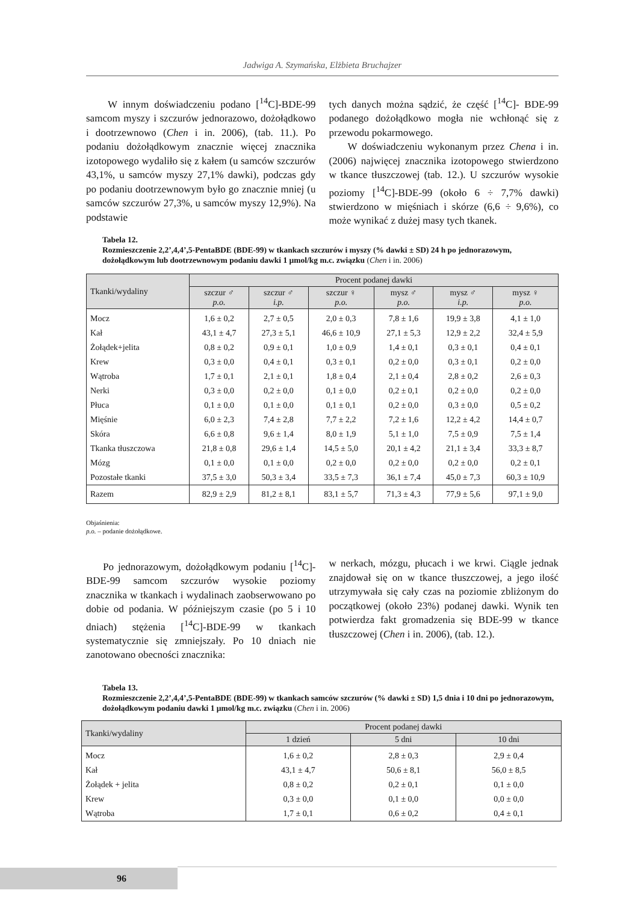Jadwiga A. Szymańska, Elżbieta Bruchajzer
W innym doświadczeniu podano [<sup>14</sup>C]-BDE-99 samcom myszy i szczurów jednorazowo, dożołądkowo i dootrzewnowo (Chen i in. 2006), (tab. 11.). Po podaniu dożołądkowym znacznie więcej znacznika izotopowego wydaliło się z kałem (u samców szczurów 43,1%, u samców myszy 27,1% dawki), podczas gdy po podaniu dootrzewnowym było go znacznie mniej (u samców szczurów 27,3%, u samców myszy 12,9%). Na podstawie
tych danych można sądzić, że część [<sup>14</sup>C]- BDE-99 podanego dożołądkowo mogła nie wchłonąć się z przewodu pokarmowego.
W doświadczeniu wykonanym przez Chena i in. (2006) najwięcej znacznika izotopowego stwierdzono w tkance tłuszczowej (tab. 12.). U szczurów wysokie poziomy [<sup>14</sup>C]-BDE-99 (około 6 ÷ 7,7% dawki) stwierdzono w mięśniach i skórze (6,6 ÷ 9,6%), co może wynikać z dużej masy tych tkanek.
Tabela 12.
Rozmieszczenie 2,2’,4,4’,5-PentaBDE (BDE-99) w tkankach szczurów i myszy (% dawki ± SD) 24 h po jednorazowym, dożołądkowym lub dootrzewnowym podaniu dawki 1 µmol/kg m.c. związku (Chen i in. 2006)
| Tkanki/wydaliny | Procent podanej dawki | | | | | |
| --- | --- | --- | --- | --- | --- | --- |
| | szczur ♂ p.o. | szczur ♂ i.p. | szczur ♀ p.o. | mysz ♂ p.o. | mysz ♂ i.p. | mysz ♀ p.o. |
| Mocz | 1,6 ± 0,2 | 2,7 ± 0,5 | 2,0 ± 0,3 | 7,8 ± 1,6 | 19,9 ± 3,8 | 4,1 ± 1,0 |
| Kał | 43,1 ± 4,7 | 27,3 ± 5,1 | 46,6 ± 10,9 | 27,1 ± 5,3 | 12,9 ± 2,2 | 32,4 ± 5,9 |
| Żołądek+jelita | 0,8 ± 0,2 | 0,9 ± 0,1 | 1,0 ± 0,9 | 1,4 ± 0,1 | 0,3 ± 0,1 | 0,4 ± 0,1 |
| Krew | 0,3 ± 0,0 | 0,4 ± 0,1 | 0,3 ± 0,1 | 0,2 ± 0,0 | 0,3 ± 0,1 | 0,2 ± 0,0 |
| Wątroba | 1,7 ± 0,1 | 2,1 ± 0,1 | 1,8 ± 0,4 | 2,1 ± 0,4 | 2,8 ± 0,2 | 2,6 ± 0,3 |
| Nerki | 0,3 ± 0,0 | 0,2 ± 0,0 | 0,1 ± 0,0 | 0,2 ± 0,1 | 0,2 ± 0,0 | 0,2 ± 0,0 |
| Płuca | 0,1 ± 0,0 | 0,1 ± 0,0 | 0,1 ± 0,1 | 0,2 ± 0,0 | 0,3 ± 0,0 | 0,5 ± 0,2 |
| Mięśnie | 6,0 ± 2,3 | 7,4 ± 2,8 | 7,7 ± 2,2 | 7,2 ± 1,6 | 12,2 ± 4,2 | 14,4 ± 0,7 |
| Skóra | 6,6 ± 0,8 | 9,6 ± 1,4 | 8,0 ± 1,9 | 5,1 ± 1,0 | 7,5 ± 0,9 | 7,5 ± 1,4 |
| Tkanka tłuszczowa | 21,8 ± 0,8 | 29,6 ± 1,4 | 14,5 ± 5,0 | 20,1 ± 4,2 | 21,1 ± 3,4 | 33,3 ± 8,7 |
| Mózg | 0,1 ± 0,0 | 0,1 ± 0,0 | 0,2 ± 0,0 | 0,2 ± 0,0 | 0,2 ± 0,0 | 0,2 ± 0,1 |
| Pozostałe tkanki | 37,5 ± 3,0 | 50,3 ± 3,4 | 33,5 ± 7,3 | 36,1 ± 7,4 | 45,0 ± 7,3 | 60,3 ± 10,9 |
| Razem | 82,9 ± 2,9 | 81,2 ± 8,1 | 83,1 ± 5,7 | 71,3 ± 4,3 | 77,9 ± 5,6 | 97,1 ± 9,0 |
Objaśnienia:
p.o. – podanie dożołądkowe.
Po jednorazowym, dożołądkowym podaniu [<sup>14</sup>C]-BDE-99 samcom szczurów wysokie poziomy znacznika w tkankach i wydalinach zaobserwowano po dobie od podania. W późniejszym czasie (po 5 i 10 dniach) stężenia [<sup>14</sup>C]-BDE-99 w tkankach systematycznie się zmniejszały. Po 10 dniach nie zanotowano obecności znacznika:
w nerkach, mózgu, płucach i we krwi. Ciągle jednak znajdował się on w tkance tłuszczowej, a jego ilość utrzymywała się cały czas na poziomie zbliżonym do początkowej (około 23%) podanej dawki. Wynik ten potwierdza fakt gromadzenia się BDE-99 w tkance tłuszczowej (Chen i in. 2006), (tab. 12.).
Tabela 13.
Rozmieszczenie 2,2’,4,4’,5-PentaBDE (BDE-99) w tkankach samców szczurów (% dawki ± SD) 1,5 dnia i 10 dni po jednorazowym, dożołądkowym podaniu dawki 1 µmol/kg m.c. związku (Chen i in. 2006)
| Tkanki/wydaliny | Procent podanej dawki | | |
| --- | --- | --- | --- |
| | 1 dzień | 5 dni | 10 dni |
| Mocz | 1,6 ± 0,2 | 2,8 ± 0,3 | 2,9 ± 0,4 |
| Kał | 43,1 ± 4,7 | 50,6 ± 8,1 | 56,0 ± 8,5 |
| Żołądek + jelita | 0,8 ± 0,2 | 0,2 ± 0,1 | 0,1 ± 0,0 |
| Krew | 0,3 ± 0,0 | 0,1 ± 0,0 | 0,0 ± 0,0 |
| Wątroba | 1,7 ± 0,1 | 0,6 ± 0,2 | 0,4 ± 0,1 |
96